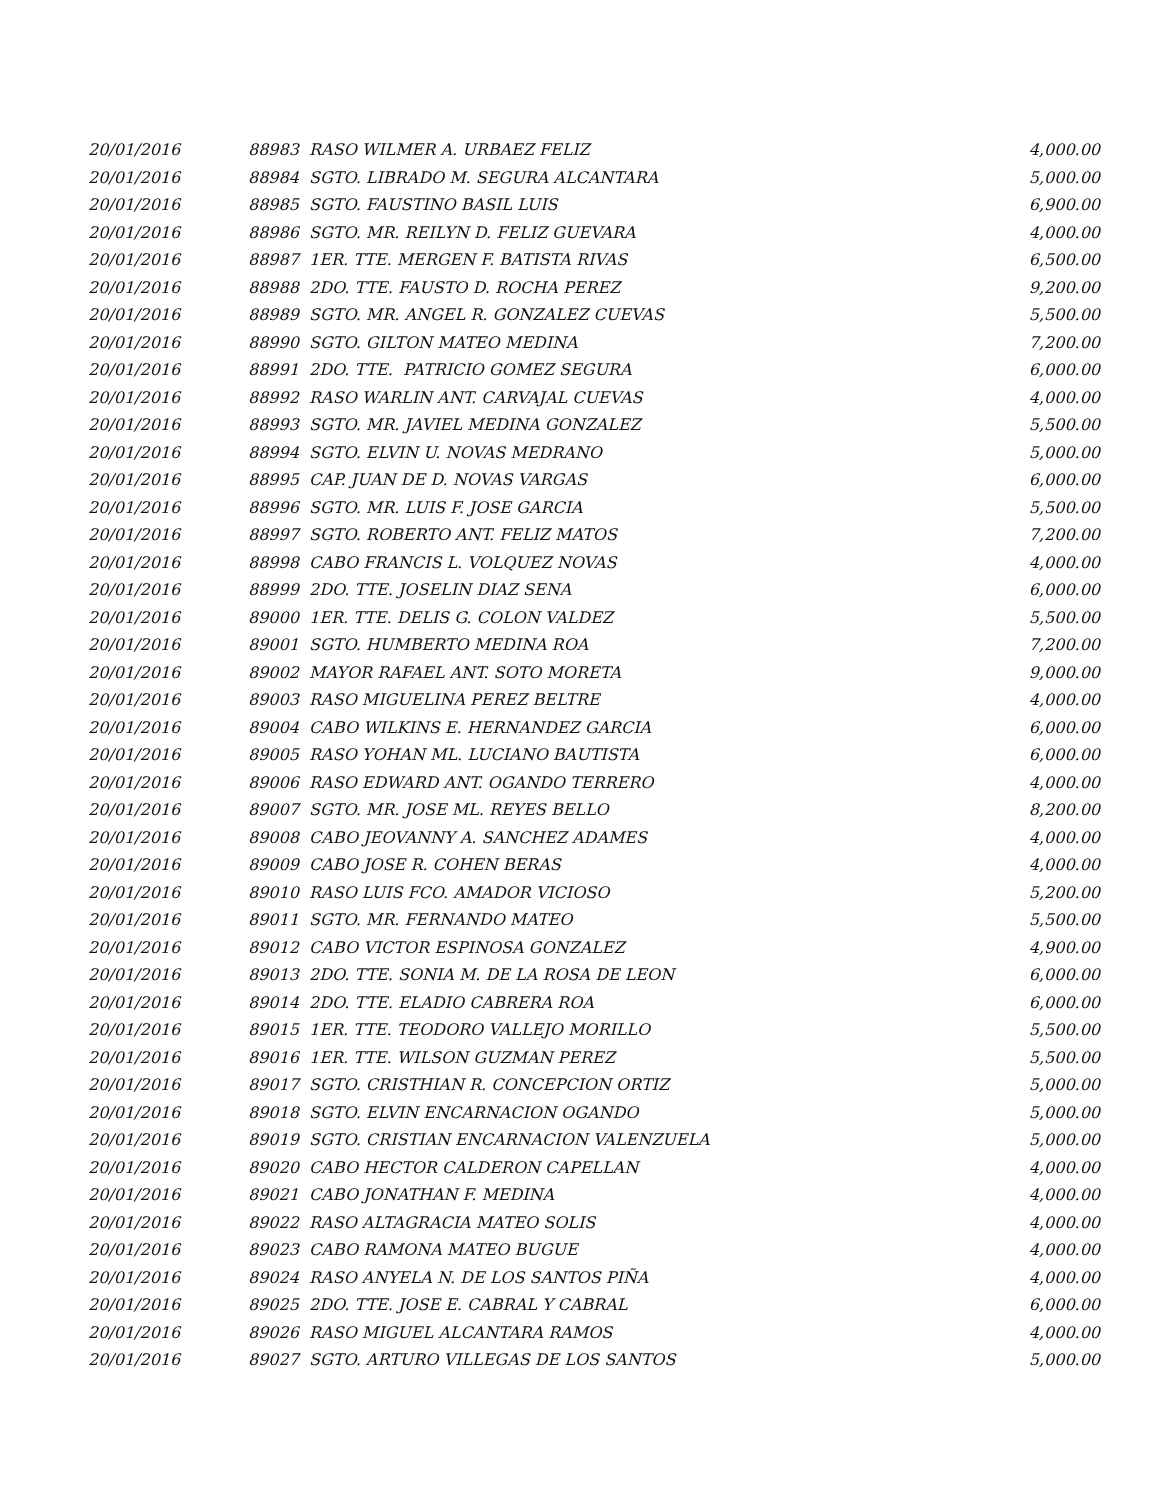| 20/01/2016 | 88983 RASO WILMER A. URBAEZ FELIZ | 4,000.00 |
| 20/01/2016 | 88984 SGTO. LIBRADO M. SEGURA ALCANTARA | 5,000.00 |
| 20/01/2016 | 88985 SGTO. FAUSTINO BASIL LUIS | 6,900.00 |
| 20/01/2016 | 88986 SGTO. MR. REILYN D. FELIZ GUEVARA | 4,000.00 |
| 20/01/2016 | 88987 1ER. TTE. MERGEN F. BATISTA RIVAS | 6,500.00 |
| 20/01/2016 | 88988 2DO. TTE. FAUSTO D. ROCHA PEREZ | 9,200.00 |
| 20/01/2016 | 88989 SGTO. MR. ANGEL R. GONZALEZ CUEVAS | 5,500.00 |
| 20/01/2016 | 88990 SGTO. GILTON MATEO MEDINA | 7,200.00 |
| 20/01/2016 | 88991 2DO. TTE. PATRICIO GOMEZ SEGURA | 6,000.00 |
| 20/01/2016 | 88992 RASO WARLIN ANT. CARVAJAL CUEVAS | 4,000.00 |
| 20/01/2016 | 88993 SGTO. MR. JAVIEL MEDINA GONZALEZ | 5,500.00 |
| 20/01/2016 | 88994 SGTO. ELVIN U. NOVAS MEDRANO | 5,000.00 |
| 20/01/2016 | 88995 CAP. JUAN DE D. NOVAS VARGAS | 6,000.00 |
| 20/01/2016 | 88996 SGTO. MR. LUIS F. JOSE GARCIA | 5,500.00 |
| 20/01/2016 | 88997 SGTO. ROBERTO ANT. FELIZ MATOS | 7,200.00 |
| 20/01/2016 | 88998 CABO FRANCIS L. VOLQUEZ NOVAS | 4,000.00 |
| 20/01/2016 | 88999 2DO. TTE. JOSELIN DIAZ SENA | 6,000.00 |
| 20/01/2016 | 89000 1ER. TTE. DELIS G. COLON VALDEZ | 5,500.00 |
| 20/01/2016 | 89001 SGTO. HUMBERTO MEDINA ROA | 7,200.00 |
| 20/01/2016 | 89002 MAYOR RAFAEL ANT. SOTO MORETA | 9,000.00 |
| 20/01/2016 | 89003 RASO MIGUELINA PEREZ BELTRE | 4,000.00 |
| 20/01/2016 | 89004 CABO WILKINS E. HERNANDEZ GARCIA | 6,000.00 |
| 20/01/2016 | 89005 RASO YOHAN ML. LUCIANO BAUTISTA | 6,000.00 |
| 20/01/2016 | 89006 RASO EDWARD ANT. OGANDO TERRERO | 4,000.00 |
| 20/01/2016 | 89007 SGTO. MR. JOSE ML. REYES BELLO | 8,200.00 |
| 20/01/2016 | 89008 CABO JEOVANNY A. SANCHEZ ADAMES | 4,000.00 |
| 20/01/2016 | 89009 CABO JOSE R. COHEN BERAS | 4,000.00 |
| 20/01/2016 | 89010 RASO LUIS FCO. AMADOR VICIOSO | 5,200.00 |
| 20/01/2016 | 89011 SGTO. MR. FERNANDO MATEO | 5,500.00 |
| 20/01/2016 | 89012 CABO VICTOR ESPINOSA GONZALEZ | 4,900.00 |
| 20/01/2016 | 89013 2DO. TTE. SONIA M. DE LA ROSA DE LEON | 6,000.00 |
| 20/01/2016 | 89014 2DO. TTE. ELADIO CABRERA ROA | 6,000.00 |
| 20/01/2016 | 89015 1ER. TTE. TEODORO VALLEJO MORILLO | 5,500.00 |
| 20/01/2016 | 89016 1ER. TTE. WILSON GUZMAN PEREZ | 5,500.00 |
| 20/01/2016 | 89017 SGTO. CRISTHIAN R. CONCEPCION ORTIZ | 5,000.00 |
| 20/01/2016 | 89018 SGTO. ELVIN ENCARNACION OGANDO | 5,000.00 |
| 20/01/2016 | 89019 SGTO. CRISTIAN ENCARNACION VALENZUELA | 5,000.00 |
| 20/01/2016 | 89020 CABO HECTOR CALDERON CAPELLAN | 4,000.00 |
| 20/01/2016 | 89021 CABO JONATHAN F. MEDINA | 4,000.00 |
| 20/01/2016 | 89022 RASO ALTAGRACIA MATEO SOLIS | 4,000.00 |
| 20/01/2016 | 89023 CABO RAMONA MATEO BUGUE | 4,000.00 |
| 20/01/2016 | 89024 RASO ANYELA N. DE LOS SANTOS PIÑA | 4,000.00 |
| 20/01/2016 | 89025 2DO. TTE. JOSE E. CABRAL Y CABRAL | 6,000.00 |
| 20/01/2016 | 89026 RASO MIGUEL ALCANTARA RAMOS | 4,000.00 |
| 20/01/2016 | 89027 SGTO. ARTURO VILLEGAS DE LOS SANTOS | 5,000.00 |